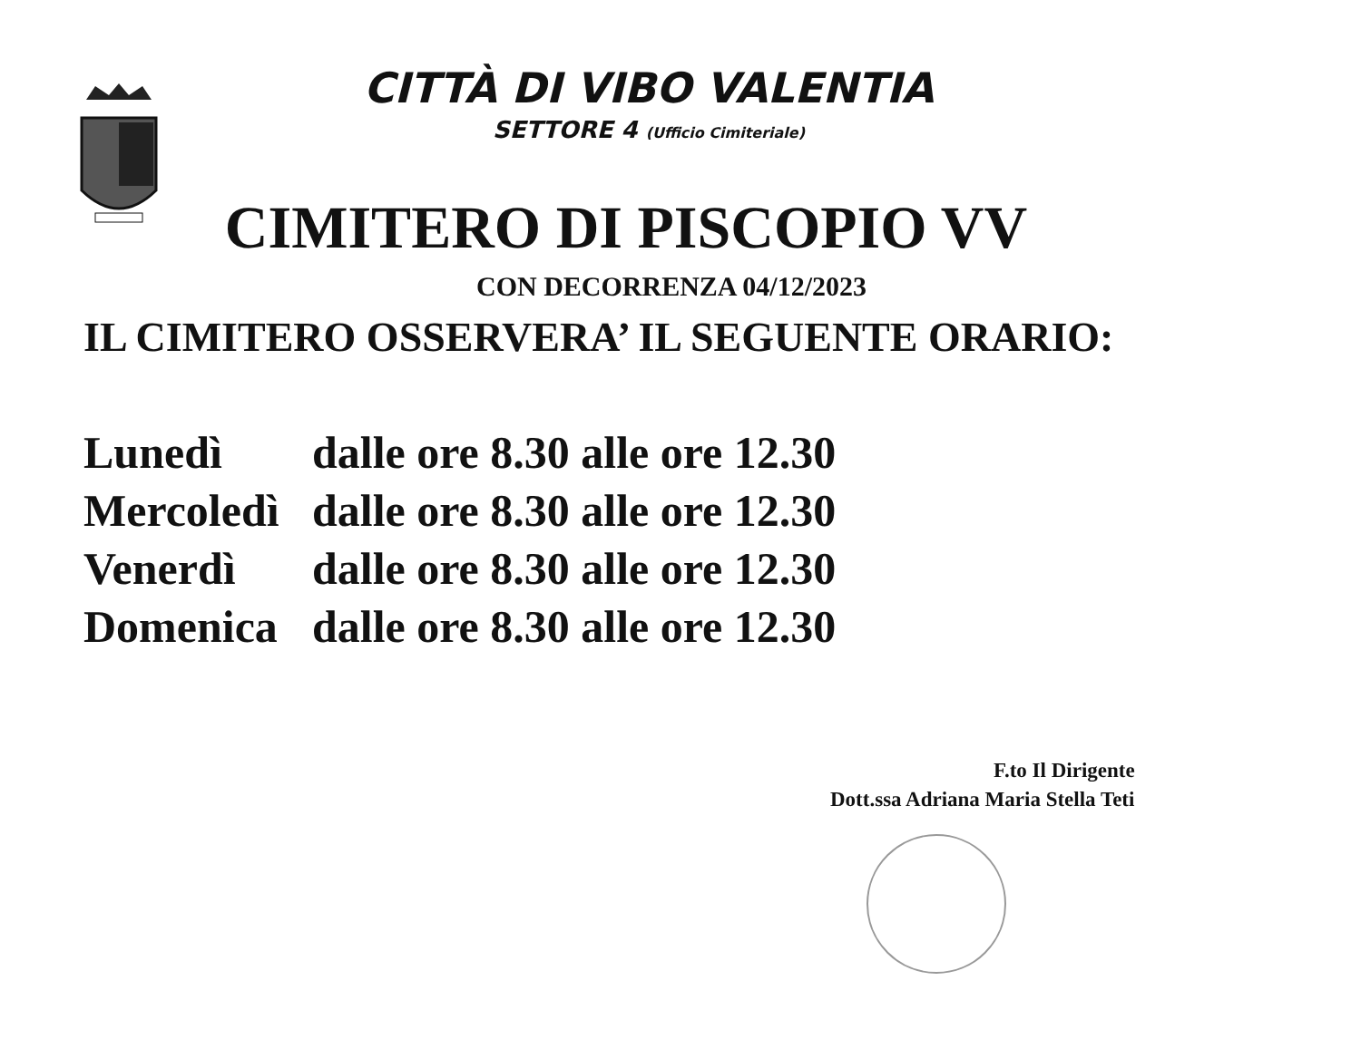CITTÀ DI VIBO VALENTIA
SETTORE 4 (Ufficio Cimiteriale)
CIMITERO DI PISCOPIO VV
CON DECORRENZA 04/12/2023
IL CIMITERO OSSERVERA’ IL SEGUENTE ORARIO:
| Lunedì | dalle ore 8.30 alle ore 12.30 |
| Mercoledì | dalle ore 8.30 alle ore 12.30 |
| Venerdì | dalle ore 8.30 alle ore 12.30 |
| Domenica | dalle ore 8.30 alle ore 12.30 |
F.to Il Dirigente
Dott.ssa Adriana Maria Stella Teti